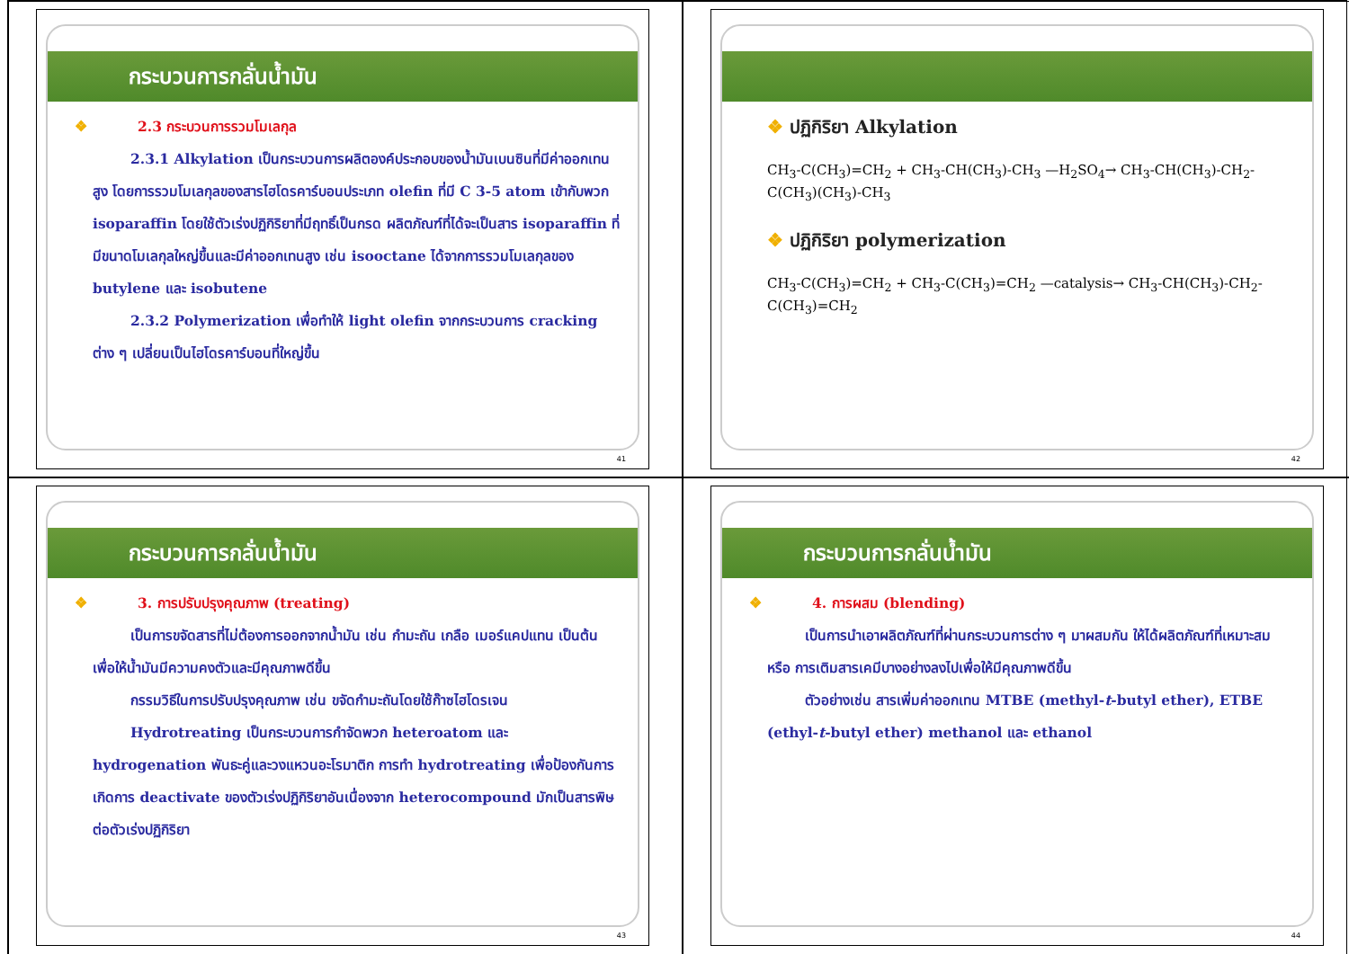กระบวนการกลั่นน้ำมัน
❖ 2.3 กระบวนการรวมโมเลกุล
2.3.1 Alkylation เป็นกระบวนการผลิตองค์ประกอบของน้ำมันเบนซินที่มีค่าออกเทนสูง โดยการรวมโมเลกุลของสารไฮโดรคาร์บอนประเภท olefin ที่มี C 3-5 atom เข้ากับพวก isoparaffin โดยใช้ตัวเร่งปฏิกิริยาที่มีฤทธิ์เป็นกรด ผลิตภัณฑ์ที่ได้จะเป็นสาร isoparaffin ที่มีขนาดโมเลกุลใหญ่ขึ้นและมีค่าออกเทนสูง เช่น isooctane ได้จากการรวมโมเลกุลของ butylene และ isobutene
2.3.2 Polymerization เพื่อทำให้ light olefin จากกระบวนการ cracking ต่าง ๆ เปลี่ยนเป็นไฮโดรคาร์บอนที่ใหญ่ขึ้น
41
❖ ปฏิกิริยา Alkylation
CH<sub>3</sub>-C(CH<sub>3</sub>)=CH<sub>2</sub> + CH<sub>3</sub>-CH(CH<sub>3</sub>)-CH<sub>3</sub> —H<sub>2</sub>SO<sub>4</sub>→ CH<sub>3</sub>-CH(CH<sub>3</sub>)-CH<sub>2</sub>-C(CH<sub>3</sub>)(CH<sub>3</sub>)-CH<sub>3</sub>
❖ ปฏิกิริยา polymerization
CH<sub>3</sub>-C(CH<sub>3</sub>)=CH<sub>2</sub> + CH<sub>3</sub>-C(CH<sub>3</sub>)=CH<sub>2</sub> —catalysis→ CH<sub>3</sub>-CH(CH<sub>3</sub>)-CH<sub>2</sub>-C(CH<sub>3</sub>)=CH<sub>2</sub>
42
กระบวนการกลั่นน้ำมัน
❖ 3. การปรับปรุงคุณภาพ (treating)
เป็นการขจัดสารที่ไม่ต้องการออกจากน้ำมัน เช่น กำมะถัน เกลือ เมอร์แคปแทน เป็นต้น เพื่อให้น้ำมันมีความคงตัวและมีคุณภาพดีขึ้น
กรรมวิธีในการปรับปรุงคุณภาพ เช่น ขจัดกำมะถันโดยใช้ก๊าซไฮโดรเจน
Hydrotreating เป็นกระบวนการกำจัดพวก heteroatom และ hydrogenation พันธะคู่และวงแหวนอะโรมาติก การทำ hydrotreating เพื่อป้องกันการเกิดการ deactivate ของตัวเร่งปฏิกิริยาอันเนื่องจาก heterocompound มักเป็นสารพิษต่อตัวเร่งปฏิกิริยา
43
กระบวนการกลั่นน้ำมัน
❖ 4. การผสม (blending)
เป็นการนำเอาผลิตภัณฑ์ที่ผ่านกระบวนการต่าง ๆ มาผสมกัน ให้ได้ผลิตภัณฑ์ที่เหมาะสม หรือ การเติมสารเคมีบางอย่างลงไปเพื่อให้มีคุณภาพดีขึ้น
ตัวอย่างเช่น สารเพิ่มค่าออกเทน MTBE (methyl-t-butyl ether), ETBE (ethyl-t-butyl ether) methanol และ ethanol
44